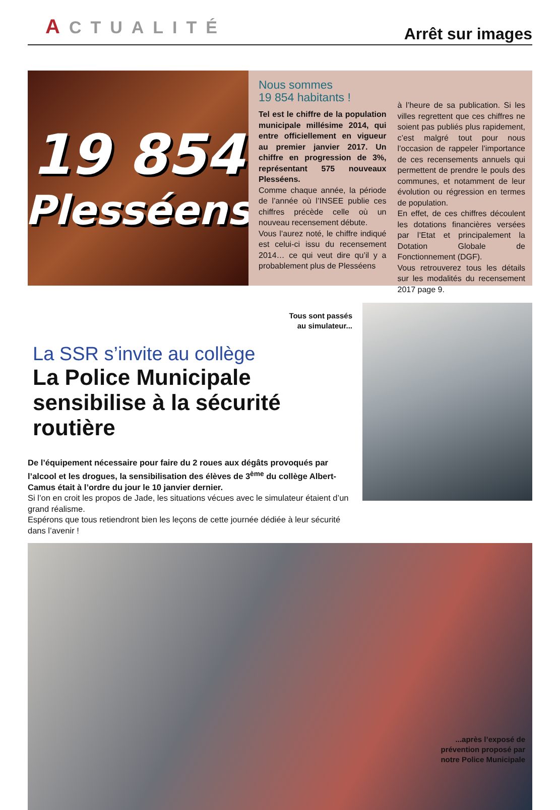ACTUALITÉ
Arrêt sur images
19 854
Plesséens
Nous sommes
19 854 habitants !
Tel est le chiffre de la population municipale millésime 2014, qui entre officiellement en vigueur au premier janvier 2017. Un chiffre en progression de 3%, représentant 575 nouveaux Plesséens.
Comme chaque année, la période de l’année où l’INSEE publie ces chiffres précède celle où un nouveau recensement débute.
Vous l’aurez noté, le chiffre indiqué est celui-ci issu du recensement 2014… ce qui veut dire qu’il y a probablement plus de Plesséens
à l’heure de sa publication. Si les villes regrettent que ces chiffres ne soient pas publiés plus rapidement, c’est malgré tout pour nous l’occasion de rappeler l’importance de ces recensements annuels qui permettent de prendre le pouls des communes, et notamment de leur évolution ou régression en termes de population.
En effet, de ces chiffres découlent les dotations financières versées par l’Etat et principalement la Dotation Globale de Fonctionnement (DGF).
Vous retrouverez tous les détails sur les modalités du recensement 2017 page 9.
Tous sont passés
au simulateur...
La SSR s’invite au collège
La Police Municipale
sensibilise à la sécurité routière
De l’équipement nécessaire pour faire du 2 roues aux dégâts provoqués par l’alcool et les drogues, la sensibilisation des élèves de 3<sup>ème</sup> du collège Albert-Camus était à l’ordre du jour le 10 janvier dernier.
Si l’on en croit les propos de Jade, les situations vécues avec le simulateur étaient d’un grand réalisme.
Espérons que tous retiendront bien les leçons de cette journée dédiée à leur sécurité dans l’avenir !
...après l’exposé de
prévention proposé par
notre Police Municipale